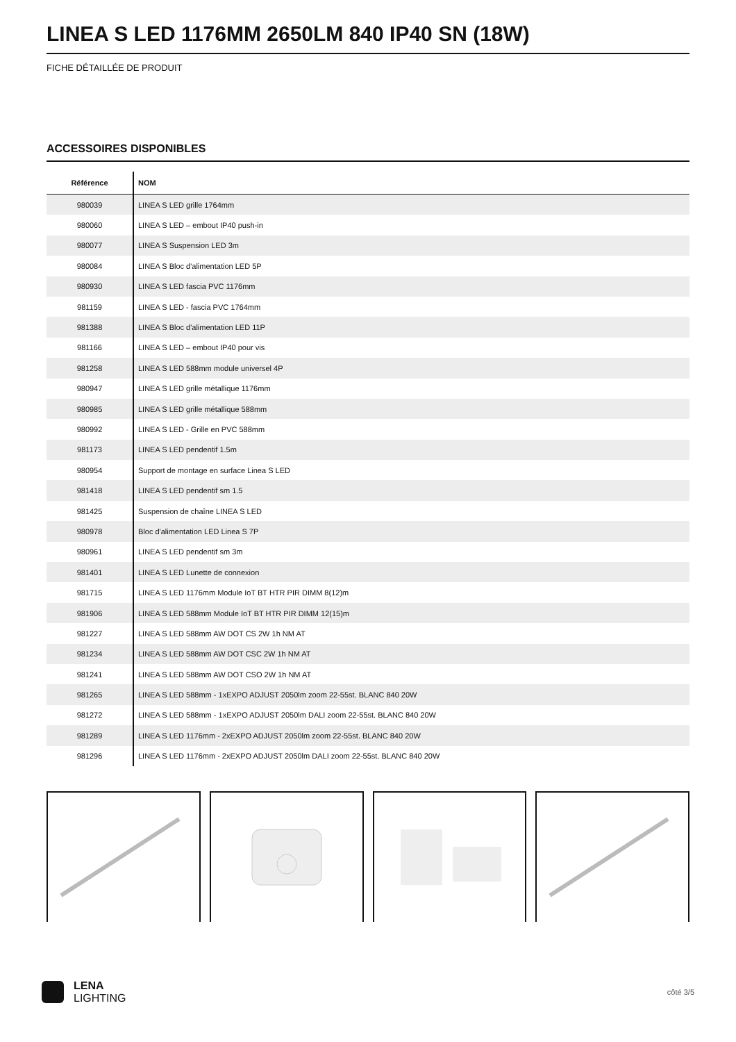LINEA S LED 1176MM 2650LM 840 IP40 SN (18W)
FICHE DÉTAILLÉE DE PRODUIT
ACCESSOIRES DISPONIBLES
| Référence | NOM |
| --- | --- |
| 980039 | LINEA S LED grille 1764mm |
| 980060 | LINEA S LED – embout IP40 push-in |
| 980077 | LINEA S Suspension LED 3m |
| 980084 | LINEA S Bloc d'alimentation LED 5P |
| 980930 | LINEA S LED fascia PVC 1176mm |
| 981159 | LINEA S LED - fascia PVC 1764mm |
| 981388 | LINEA S Bloc d'alimentation LED 11P |
| 981166 | LINEA S LED – embout IP40 pour vis |
| 981258 | LINEA S LED 588mm module universel 4P |
| 980947 | LINEA S LED grille métallique 1176mm |
| 980985 | LINEA S LED grille métallique 588mm |
| 980992 | LINEA S LED - Grille en PVC 588mm |
| 981173 | LINEA S LED pendentif 1.5m |
| 980954 | Support de montage en surface Linea S LED |
| 981418 | LINEA S LED pendentif sm 1.5 |
| 981425 | Suspension de chaîne LINEA S LED |
| 980978 | Bloc d'alimentation LED Linea S 7P |
| 980961 | LINEA S LED pendentif sm 3m |
| 981401 | LINEA S LED Lunette de connexion |
| 981715 | LINEA S LED 1176mm Module IoT BT HTR PIR DIMM 8(12)m |
| 981906 | LINEA S LED 588mm Module IoT BT HTR PIR DIMM 12(15)m |
| 981227 | LINEA S LED 588mm AW DOT CS 2W 1h NM AT |
| 981234 | LINEA S LED 588mm AW DOT CSC 2W 1h NM AT |
| 981241 | LINEA S LED 588mm AW DOT CSO 2W 1h NM AT |
| 981265 | LINEA S LED 588mm - 1xEXPO ADJUST 2050lm zoom 22-55st. BLANC 840 20W |
| 981272 | LINEA S LED 588mm - 1xEXPO ADJUST 2050lm DALI zoom 22-55st. BLANC 840 20W |
| 981289 | LINEA S LED 1176mm - 2xEXPO ADJUST 2050lm zoom 22-55st. BLANC 840 20W |
| 981296 | LINEA S LED 1176mm - 2xEXPO ADJUST 2050lm DALI zoom 22-55st. BLANC 840 20W |
LENA
LIGHTING
côté 3/5